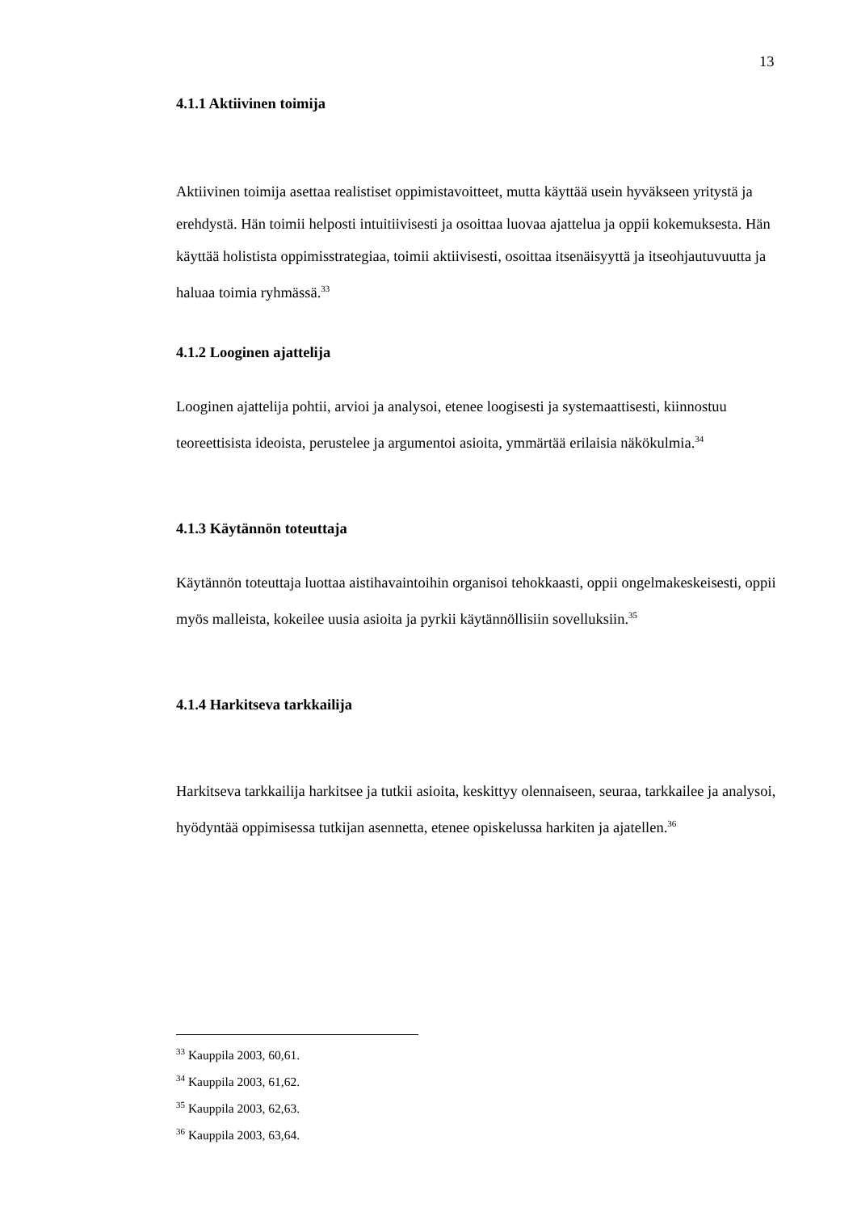13
4.1.1 Aktiivinen toimija
Aktiivinen toimija asettaa realistiset oppimistavoitteet, mutta käyttää usein hyväkseen yritystä ja erehdystä. Hän toimii helposti intuitiivisesti ja osoittaa luovaa ajattelua ja oppii kokemuksesta. Hän käyttää holistista oppimisstrategiaa, toimii aktiivisesti, osoittaa itsenäisyyttä ja itseohjautuvuutta ja haluaa toimia ryhmässä.<sup>33</sup>
4.1.2 Looginen ajattelija
Looginen ajattelija pohtii, arvioi ja analysoi, etenee loogisesti ja systemaattisesti, kiinnostuu teoreettisista ideoista, perustelee ja argumentoi asioita, ymmärtää erilaisia näkökulmia.<sup>34</sup>
4.1.3 Käytännön toteuttaja
Käytännön toteuttaja luottaa aistihavaintoihin organisoi tehokkaasti, oppii ongelmakeskeisesti, oppii myös malleista, kokeilee uusia asioita ja pyrkii käytännöllisiin sovelluksiin.<sup>35</sup>
4.1.4 Harkitseva tarkkailija
Harkitseva tarkkailija harkitsee ja tutkii asioita, keskittyy olennaiseen, seuraa, tarkkailee ja analysoi, hyödyntää oppimisessa tutkijan asennetta, etenee opiskelussa harkiten ja ajatellen.<sup>36</sup>
<sup>33</sup> Kauppila 2003, 60,61.
<sup>34</sup> Kauppila 2003, 61,62.
<sup>35</sup> Kauppila 2003, 62,63.
<sup>36</sup> Kauppila 2003, 63,64.